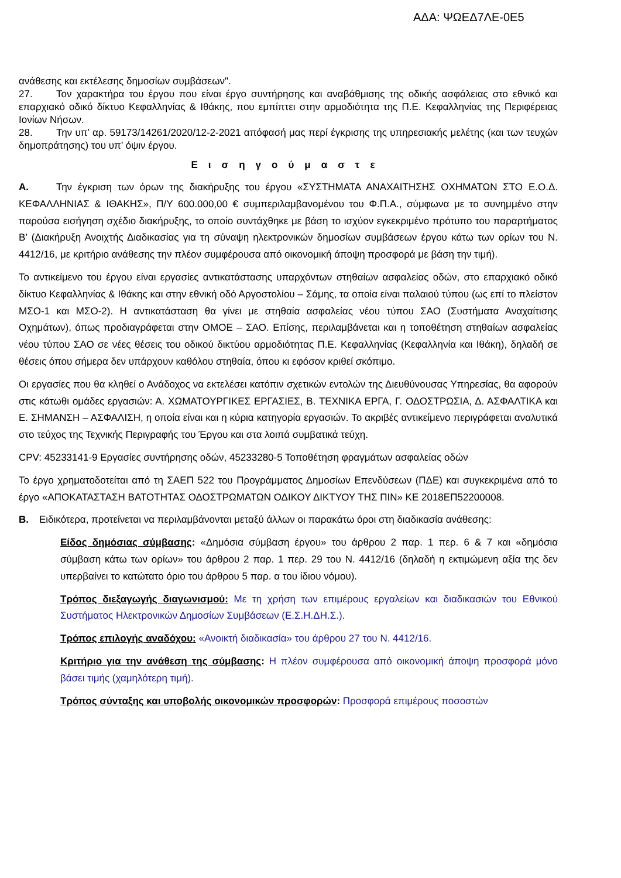ΑΔΑ: ΨΩΕΔ7ΛΕ-0Ε5
ανάθεσης και εκτέλεσης δημοσίων συμβάσεων".
27. Τον χαρακτήρα του έργου που είναι έργο συντήρησης και αναβάθμισης της οδικής ασφάλειας στο εθνικό και επαρχιακό οδικό δίκτυο Κεφαλληνίας & Ιθάκης, που εμπίπτει στην αρμοδιότητα της Π.Ε. Κεφαλληνίας της Περιφέρειας Ιονίων Νήσων.
28. Την υπ’ αρ. 59173/14261/2020/12-2-2021 απόφασή μας περί έγκρισης της υπηρεσιακής μελέτης (και των τευχών δημοπράτησης) του υπ’ όψιν έργου.
Εισηγούμαστε
Α. Την έγκριση των όρων της διακήρυξης του έργου «ΣΥΣΤΗΜΑΤΑ ΑΝΑΧΑΙΤΗΣΗΣ ΟΧΗΜΑΤΩΝ ΣΤΟ Ε.Ο.Δ. ΚΕΦΑΛΛΗΝΙΑΣ & ΙΘΑΚΗΣ», Π/Υ 600.000,00 € συμπεριλαμβανομένου του Φ.Π.Α., σύμφωνα με το συνημμένο στην παρούσα εισήγηση σχέδιο διακήρυξης, το οποίο συντάχθηκε με βάση το ισχύον εγκεκριμένο πρότυπο του παραρτήματος Β’ (Διακήρυξη Ανοιχτής Διαδικασίας για τη σύναψη ηλεκτρονικών δημοσίων συμβάσεων έργου κάτω των ορίων του Ν. 4412/16, με κριτήριο ανάθεσης την πλέον συμφέρουσα από οικονομική άποψη προσφορά με βάση την τιμή).
Το αντικείμενο του έργου είναι εργασίες αντικατάστασης υπαρχόντων στηθαίων ασφαλείας οδών, στο επαρχιακό οδικό δίκτυο Κεφαλληνίας & Ιθάκης και στην εθνική οδό Αργοστολίου – Σάμης, τα οποία είναι παλαιού τύπου (ως επί το πλείστον ΜΣΟ-1 και ΜΣΟ-2). Η αντικατάσταση θα γίνει με στηθαία ασφαλείας νέου τύπου ΣΑΟ (Συστήματα Αναχαίτισης Οχημάτων), όπως προδιαγράφεται στην ΟΜΟΕ – ΣΑΟ. Επίσης, περιλαμβάνεται και η τοποθέτηση στηθαίων ασφαλείας νέου τύπου ΣΑΟ σε νέες θέσεις του οδικού δικτύου αρμοδιότητας Π.Ε. Κεφαλληνίας (Κεφαλληνία και Ιθάκη), δηλαδή σε θέσεις όπου σήμερα δεν υπάρχουν καθόλου στηθαία, όπου κι εφόσον κριθεί σκόπιμο.
Οι εργασίες που θα κληθεί ο Ανάδοχος να εκτελέσει κατόπιν σχετικών εντολών της Διευθύνουσας Υπηρεσίας, θα αφορούν στις κάτωθι ομάδες εργασιών: Α. ΧΩΜΑΤΟΥΡΓΙΚΕΣ ΕΡΓΑΣΙΕΣ, Β. ΤΕΧΝΙΚΑ ΕΡΓΑ, Γ. ΟΔΟΣΤΡΩΣΙΑ, Δ. ΑΣΦΑΛΤΙΚΑ και Ε. ΣΗΜΑΝΣΗ – ΑΣΦΑΛΙΣΗ, η οποία είναι και η κύρια κατηγορία εργασιών. Το ακριβές αντικείμενο περιγράφεται αναλυτικά στο τεύχος της Τεχνικής Περιγραφής του Έργου και στα λοιπά συμβατικά τεύχη.
CPV: 45233141-9 Εργασίες συντήρησης οδών, 45233280-5 Τοποθέτηση φραγμάτων ασφαλείας οδών
Το έργο χρηματοδοτείται από τη ΣΑΕΠ 522 του Προγράμματος Δημοσίων Επενδύσεων (ΠΔΕ) και συγκεκριμένα από το έργο «ΑΠΟΚΑΤΑΣΤΑΣΗ ΒΑΤΟΤΗΤΑΣ ΟΔΟΣΤΡΩΜΑΤΩΝ ΟΔΙΚΟΥ ΔΙΚΤΥΟΥ ΤΗΣ ΠΙΝ» ΚΕ 2018ΕΠ52200008.
Β. Ειδικότερα, προτείνεται να περιλαμβάνονται μεταξύ άλλων οι παρακάτω όροι στη διαδικασία ανάθεσης:
Είδος δημόσιας σύμβασης: «Δημόσια σύμβαση έργου» του άρθρου 2 παρ. 1 περ. 6 & 7 και «δημόσια σύμβαση κάτω των ορίων» του άρθρου 2 παρ. 1 περ. 29 του Ν. 4412/16 (δηλαδή η εκτιμώμενη αξία της δεν υπερβαίνει το κατώτατο όριο του άρθρου 5 παρ. α του ίδιου νόμου).
Τρόπος διεξαγωγής διαγωνισμού: Με τη χρήση των επιμέρους εργαλείων και διαδικασιών του Εθνικού Συστήματος Ηλεκτρονικών Δημοσίων Συμβάσεων (Ε.Σ.Η.ΔΗ.Σ.).
Τρόπος επιλογής αναδόχου: «Ανοικτή διαδικασία» του άρθρου 27 του Ν. 4412/16.
Κριτήριο για την ανάθεση της σύμβασης: Η πλέον συμφέρουσα από οικονομική άποψη προσφορά μόνο βάσει τιμής (χαμηλότερη τιμή).
Τρόπος σύνταξης και υποβολής οικονομικών προσφορών: Προσφορά επιμέρους ποσοστών